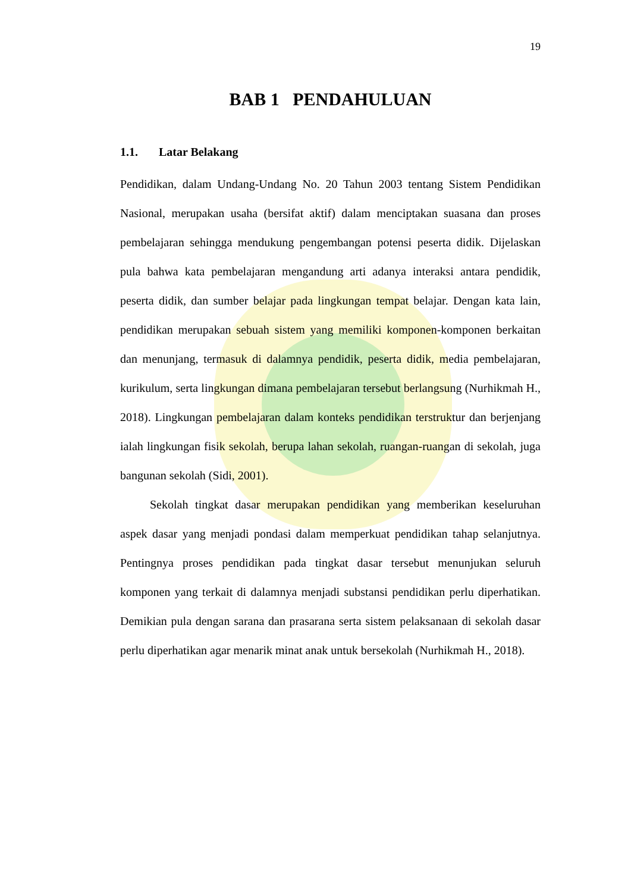19
BAB 1 PENDAHULUAN
1.1. Latar Belakang
Pendidikan, dalam Undang-Undang No. 20 Tahun 2003 tentang Sistem Pendidikan Nasional, merupakan usaha (bersifat aktif) dalam menciptakan suasana dan proses pembelajaran sehingga mendukung pengembangan potensi peserta didik. Dijelaskan pula bahwa kata pembelajaran mengandung arti adanya interaksi antara pendidik, peserta didik, dan sumber belajar pada lingkungan tempat belajar. Dengan kata lain, pendidikan merupakan sebuah sistem yang memiliki komponen-komponen berkaitan dan menunjang, termasuk di dalamnya pendidik, peserta didik, media pembelajaran, kurikulum, serta lingkungan dimana pembelajaran tersebut berlangsung (Nurhikmah H., 2018). Lingkungan pembelajaran dalam konteks pendidikan terstruktur dan berjenjang ialah lingkungan fisik sekolah, berupa lahan sekolah, ruangan-ruangan di sekolah, juga bangunan sekolah (Sidi, 2001).
Sekolah tingkat dasar merupakan pendidikan yang memberikan keseluruhan aspek dasar yang menjadi pondasi dalam memperkuat pendidikan tahap selanjutnya. Pentingnya proses pendidikan pada tingkat dasar tersebut menunjukan seluruh komponen yang terkait di dalamnya menjadi substansi pendidikan perlu diperhatikan. Demikian pula dengan sarana dan prasarana serta sistem pelaksanaan di sekolah dasar perlu diperhatikan agar menarik minat anak untuk bersekolah (Nurhikmah H., 2018).